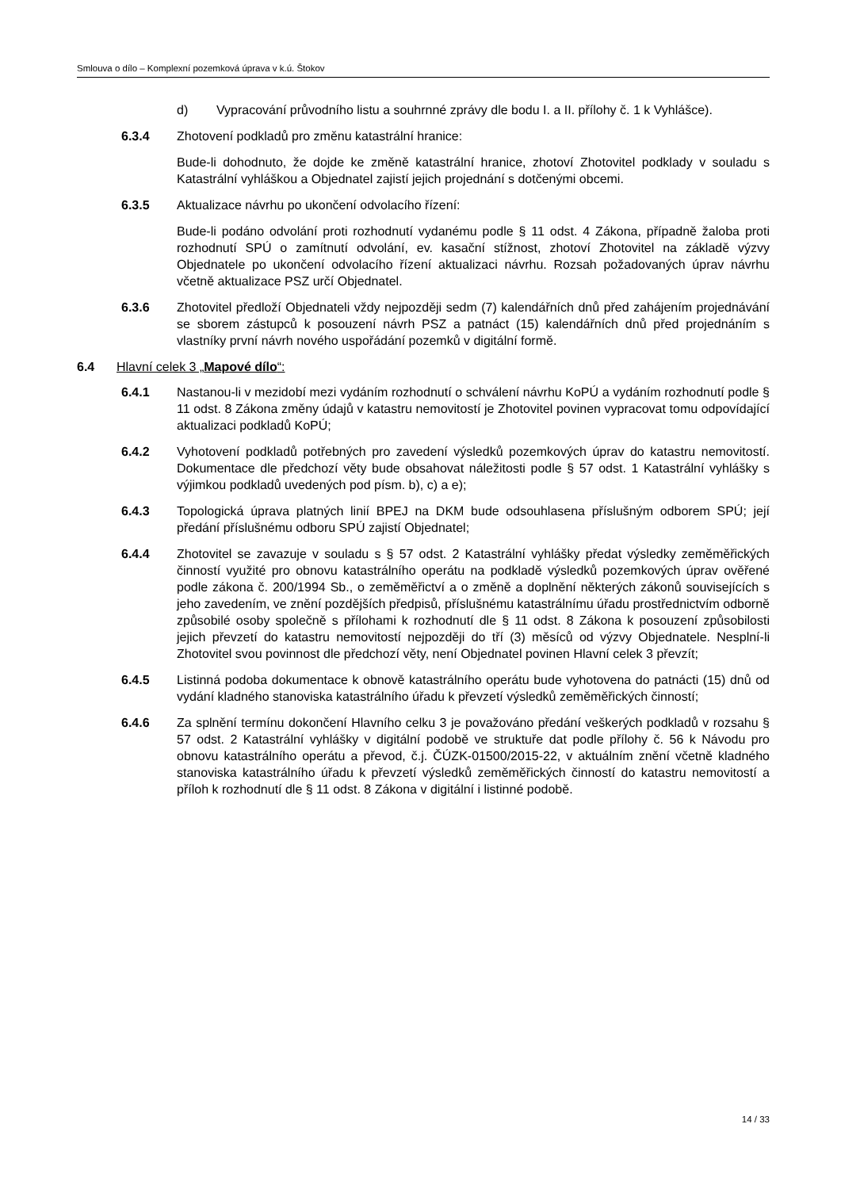Smlouva o dílo – Komplexní pozemková úprava v k.ú. Štokov
d) Vypracování průvodního listu a souhrnné zprávy dle bodu I. a II. přílohy č. 1 k Vyhlášce).
6.3.4 Zhotovení podkladů pro změnu katastrální hranice:
Bude-li dohodnuto, že dojde ke změně katastrální hranice, zhotoví Zhotovitel podklady v souladu s Katastrální vyhláškou a Objednatel zajistí jejich projednání s dotčenými obcemi.
6.3.5 Aktualizace návrhu po ukončení odvolacího řízení:
Bude-li podáno odvolání proti rozhodnutí vydanému podle § 11 odst. 4 Zákona, případně žaloba proti rozhodnutí SPÚ o zamítnutí odvolání, ev. kasační stížnost, zhotoví Zhotovitel na základě výzvy Objednatele po ukončení odvolacího řízení aktualizaci návrhu. Rozsah požadovaných úprav návrhu včetně aktualizace PSZ určí Objednatel.
6.3.6 Zhotovitel předloží Objednateli vždy nejpozději sedm (7) kalendářních dnů před zahájením projednávání se sborem zástupců k posouzení návrh PSZ a patnáct (15) kalendářních dnů před projednáním s vlastníky první návrh nového uspořádání pozemků v digitální formě.
6.4 Hlavní celek 3 „Mapové dílo“:
6.4.1 Nastanou-li v mezidobí mezi vydáním rozhodnutí o schválení návrhu KoPÚ a vydáním rozhodnutí podle § 11 odst. 8 Zákona změny údajů v katastru nemovitostí je Zhotovitel povinen vypracovat tomu odpovídající aktualizaci podkladů KoPÚ;
6.4.2 Vyhotovení podkladů potřebných pro zavedení výsledků pozemkových úprav do katastru nemovitostí. Dokumentace dle předchozí věty bude obsahovat náležitosti podle § 57 odst. 1 Katastrální vyhlášky s výjimkou podkladů uvedených pod písm. b), c) a e);
6.4.3 Topologická úprava platných linií BPEJ na DKM bude odsouhlasena příslušným odborem SPÚ; její předání příslušnému odboru SPÚ zajistí Objednatel;
6.4.4 Zhotovitel se zavazuje v souladu s § 57 odst. 2 Katastrální vyhlášky předat výsledky zeměměřických činností využité pro obnovu katastrálního operátu na podkladě výsledků pozemkových úprav ověřené podle zákona č. 200/1994 Sb., o zeměměřictví a o změně a doplnění některých zákonů souvisejících s jeho zavedením, ve znění pozdějších předpisů, příslušnému katastrálnímu úřadu prostřednictvím odborně způsobilé osoby společně s přílohami k rozhodnutí dle § 11 odst. 8 Zákona k posouzení způsobilosti jejich převzetí do katastru nemovitostí nejpozději do tří (3) měsíců od výzvy Objednatele. Nesplní-li Zhotovitel svou povinnost dle předchozí věty, není Objednatel povinen Hlavní celek 3 převzít;
6.4.5 Listinná podoba dokumentace k obnově katastrálního operátu bude vyhotovena do patnácti (15) dnů od vydání kladného stanoviska katastrálního úřadu k převzetí výsledků zeměměřických činností;
6.4.6 Za splnění termínu dokončení Hlavního celku 3 je považováno předání veškerých podkladů v rozsahu § 57 odst. 2 Katastrální vyhlášky v digitální podobě ve struktuře dat podle přílohy č. 56 k Návodu pro obnovu katastrálního operátu a převod, č.j. ČÚZK-01500/2015-22, v aktuálním znění včetně kladného stanoviska katastrálního úřadu k převzetí výsledků zeměměřických činností do katastru nemovitostí a příloh k rozhodnutí dle § 11 odst. 8 Zákona v digitální i listinné podobě.
14 / 33